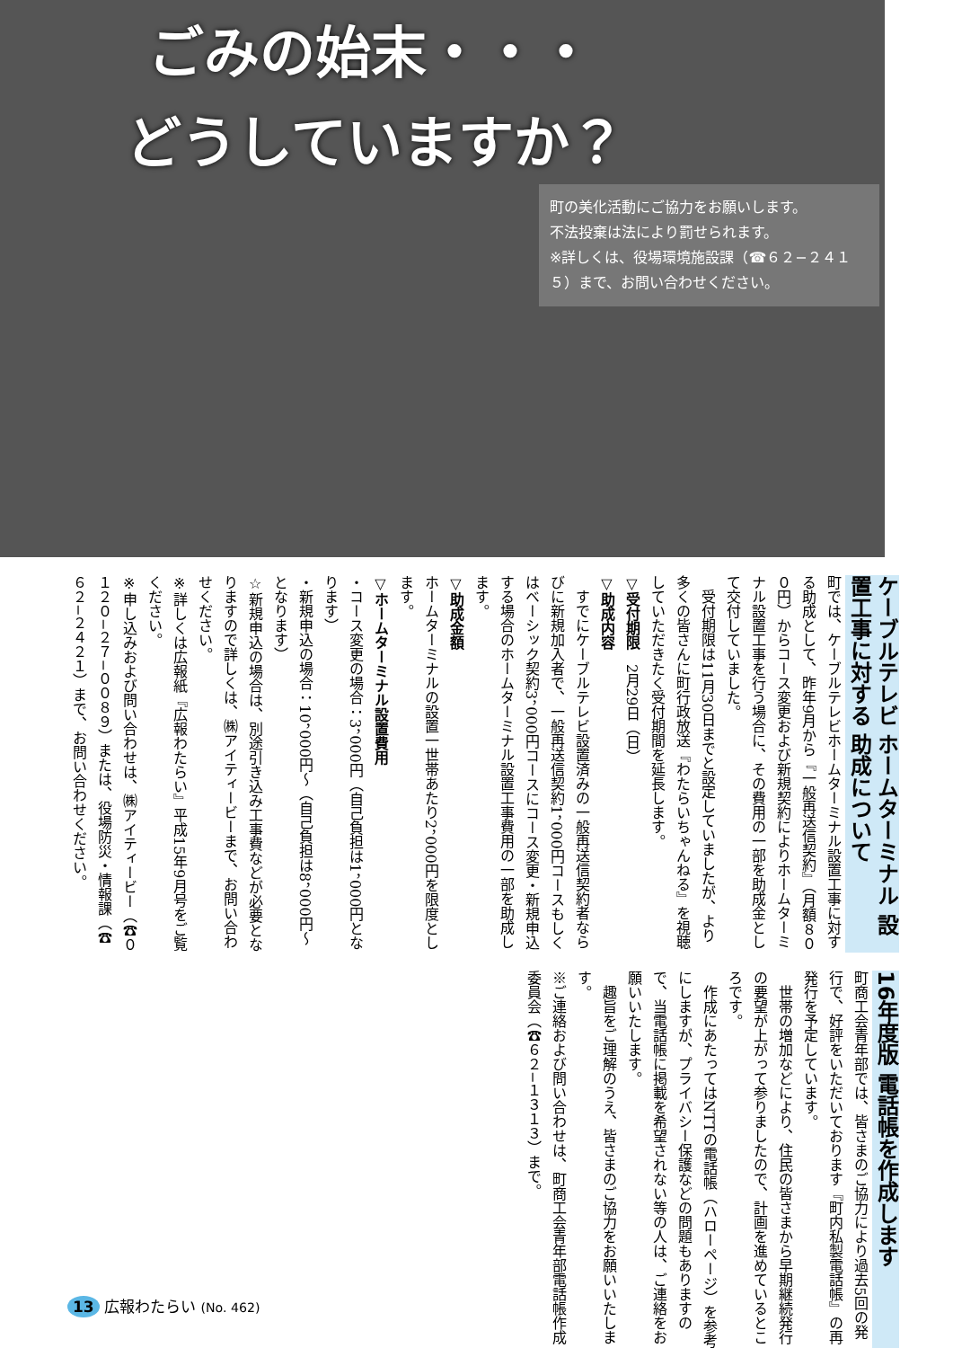ごみの始末・・・
どうしていますか？
町の美化活動にご協力をお願いします。
不法投棄は法により罰せられます。
※詳しくは、役場環境施設課（☎６２−２４１５）まで、お問い合わせください。
ケーブルテレビ ホームターミナル 設置工事に対する 助成について
町では、ケーブルテレビホームターミナル設置工事に対する助成として、昨年9月から『一般再送信契約』（月額８００円）からコース変更および新規契約によりホームターミナル設置工事を行う場合に、その費用の一部を助成金として交付していました。
　受付期限は11月30日までと設定していましたが、より多くの皆さんに町行政放送『わたらいちゃんねる』を視聴していただきたく受付期間を延長します。
▽受付期限　2月29日（日）
▽助成内容
　すでにケーブルテレビ設置済みの一般再送信契約者ならびに新規加入者で、一般再送信契約1，000円コースもしくはベーシック契約3，000円コースにコース変更・新規申込する場合のホームターミナル設置工事費用の一部を助成します。
▽助成金額
ホームターミナルの設置一世帯あたり2，000円を限度とします。
▽ホームターミナル設置費用
・コース変更の場合：3，000円（自己負担は1，000円となります）
・新規申込の場合：10，000円〜（自己負担は8，000円〜となります）
☆新規申込の場合は、別途引き込み工事費などが必要となりますので詳しくは、㈱アイティービーまで、お問い合わせください。
※詳しくは広報紙『広報わたらい』平成15年9月号をご覧ください。
※申し込みおよび問い合わせは、㈱アイティービー（☎０１２０−２７−００８９）または、役場防災・情報課（☎６２−２４２１）まで、お問い合わせください。
16年度版 電話帳を作成します
町商工会青年部では、皆さまのご協力により過去5回の発行で、好評をいただいております『町内私製電話帳』の再発行を予定しています。
　世帯の増加などにより、住民の皆さまから早期継続発行の要望が上がって参りましたので、計画を進めているところです。
　作成にあたってはNTTの電話帳（ハローページ）を参考にしますが、プライバシー保護などの問題もありますので、当電話帳に掲載を希望されない等の人は、ご連絡をお願いいたします。
　趣旨をご理解のうえ、皆さまのご協力をお願いいたします。
※ご連絡および問い合わせは、町商工会青年部電話帳作成委員会（☎６２−１３１３）まで。
13 広報わたらい (No. 462)